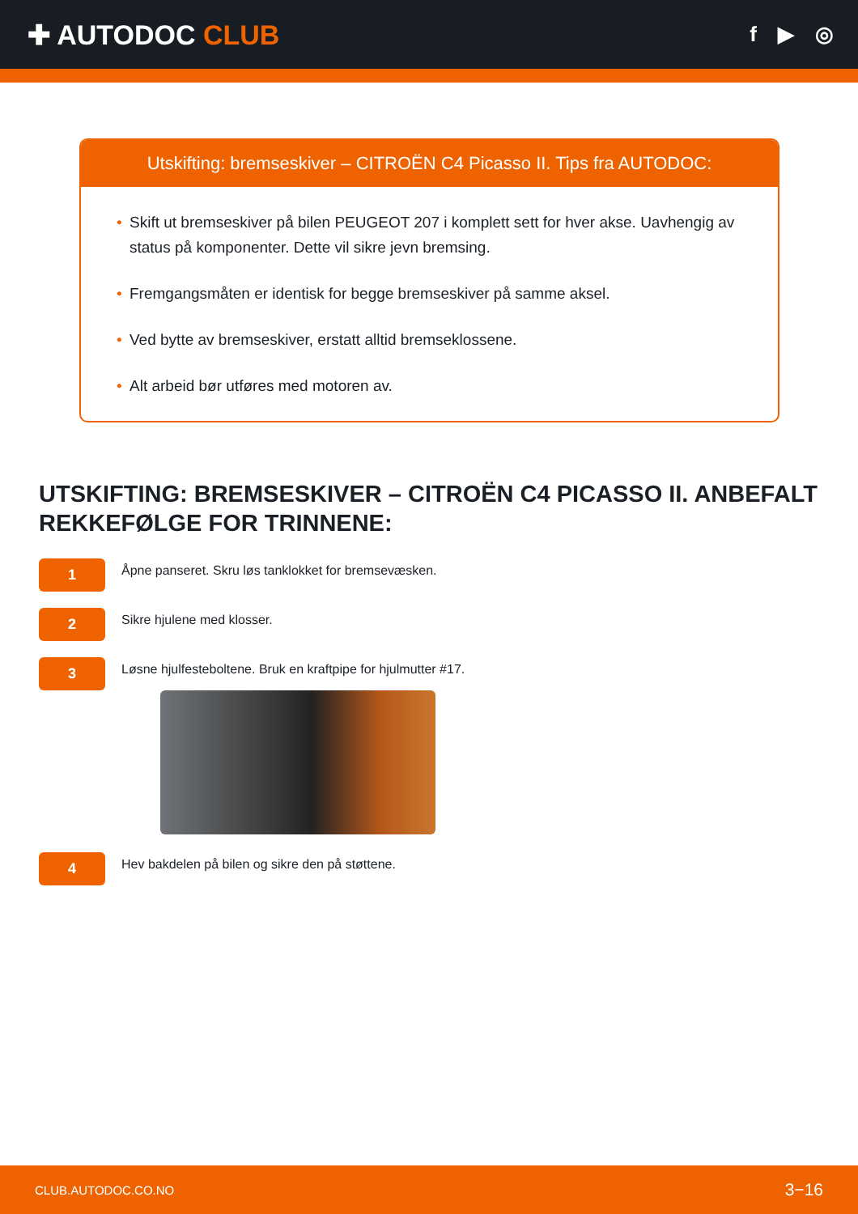✚ AUTODOC CLUB
f ▶ ◎
Utskifting: bremseskiver – CITROËN C4 Picasso II. Tips fra AUTODOC:
• Skift ut bremseskiver på bilen PEUGEOT 207 i komplett sett for hver akse. Uavhengig av status på komponenter. Dette vil sikre jevn bremsing.
• Fremgangsmåten er identisk for begge bremseskiver på samme aksel.
• Ved bytte av bremseskiver, erstatt alltid bremseklossene.
• Alt arbeid bør utføres med motoren av.
UTSKIFTING: BREMSESKIVER – CITROËN C4 PICASSO II. ANBEFALT REKKEFØLGE FOR TRINNENE:
1
Åpne panseret. Skru løs tanklokket for bremsevæsken.
2
Sikre hjulene med klosser.
3
Løsne hjulfesteboltene. Bruk en kraftpipe for hjulmutter #17.
4
Hev bakdelen på bilen og sikre den på støttene.
CLUB.AUTODOC.CO.NO 3−16